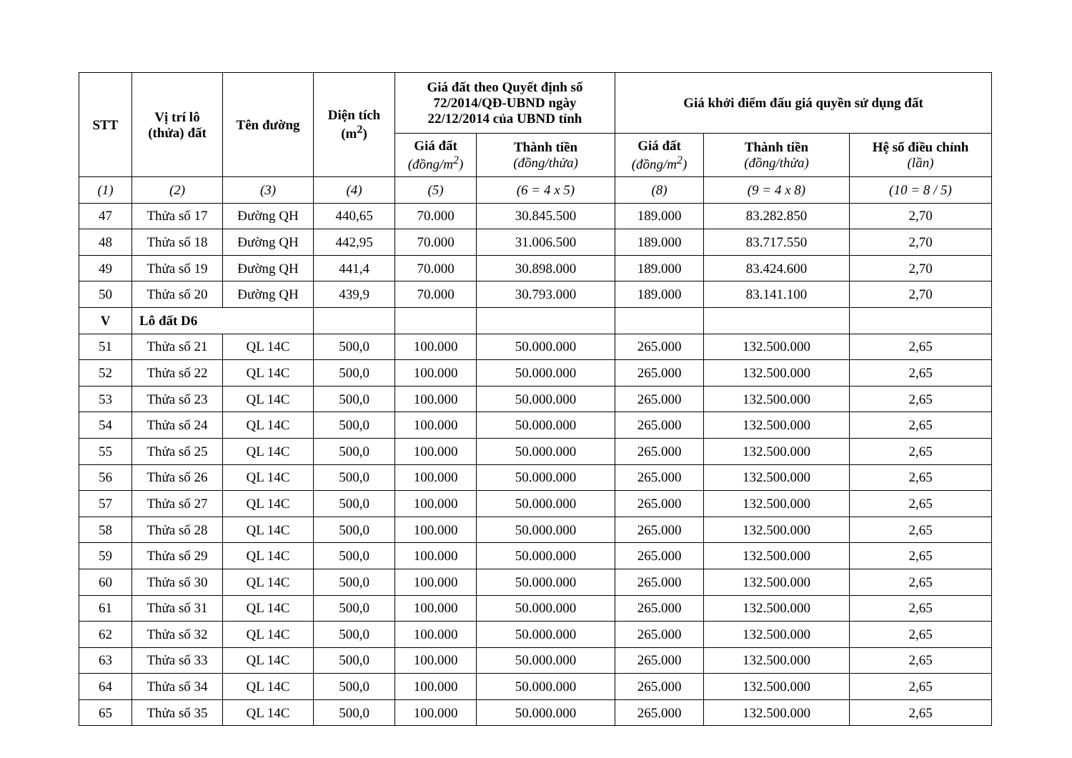| STT | Vị trí lô (thửa) đất | Tên đường | Diện tích (m<sup>2</sup>) | Giá đất theo Quyết định số 72/2014/QĐ-UBND ngày 22/12/2014 của UBND tỉnh | | Giá khởi điểm đấu giá quyền sử dụng đất | | |
| --- | --- | --- | --- | --- | --- | --- | --- | --- |
| | | | | Giá đất (đồng/m<sup>2</sup>) | Thành tiền (đồng/thửa) | Giá đất (đồng/m<sup>2</sup>) | Thành tiền (đồng/thửa) | Hệ số điều chỉnh (lần) |
| (1) | (2) | (3) | (4) | (5) | (6 = 4 x 5) | (8) | (9 = 4 x 8) | (10 = 8 / 5) |
| 47 | Thửa số 17 | Đường QH | 440,65 | 70.000 | 30.845.500 | 189.000 | 83.282.850 | 2,70 |
| 48 | Thửa số 18 | Đường QH | 442,95 | 70.000 | 31.006.500 | 189.000 | 83.717.550 | 2,70 |
| 49 | Thửa số 19 | Đường QH | 441,4 | 70.000 | 30.898.000 | 189.000 | 83.424.600 | 2,70 |
| 50 | Thửa số 20 | Đường QH | 439,9 | 70.000 | 30.793.000 | 189.000 | 83.141.100 | 2,70 |
| V | Lô đất D6 | | | | | | | |
| 51 | Thửa số 21 | QL 14C | 500,0 | 100.000 | 50.000.000 | 265.000 | 132.500.000 | 2,65 |
| 52 | Thửa số 22 | QL 14C | 500,0 | 100.000 | 50.000.000 | 265.000 | 132.500.000 | 2,65 |
| 53 | Thửa số 23 | QL 14C | 500,0 | 100.000 | 50.000.000 | 265.000 | 132.500.000 | 2,65 |
| 54 | Thửa số 24 | QL 14C | 500,0 | 100.000 | 50.000.000 | 265.000 | 132.500.000 | 2,65 |
| 55 | Thửa số 25 | QL 14C | 500,0 | 100.000 | 50.000.000 | 265.000 | 132.500.000 | 2,65 |
| 56 | Thửa số 26 | QL 14C | 500,0 | 100.000 | 50.000.000 | 265.000 | 132.500.000 | 2,65 |
| 57 | Thửa số 27 | QL 14C | 500,0 | 100.000 | 50.000.000 | 265.000 | 132.500.000 | 2,65 |
| 58 | Thửa số 28 | QL 14C | 500,0 | 100.000 | 50.000.000 | 265.000 | 132.500.000 | 2,65 |
| 59 | Thửa số 29 | QL 14C | 500,0 | 100.000 | 50.000.000 | 265.000 | 132.500.000 | 2,65 |
| 60 | Thửa số 30 | QL 14C | 500,0 | 100.000 | 50.000.000 | 265.000 | 132.500.000 | 2,65 |
| 61 | Thửa số 31 | QL 14C | 500,0 | 100.000 | 50.000.000 | 265.000 | 132.500.000 | 2,65 |
| 62 | Thửa số 32 | QL 14C | 500,0 | 100.000 | 50.000.000 | 265.000 | 132.500.000 | 2,65 |
| 63 | Thửa số 33 | QL 14C | 500,0 | 100.000 | 50.000.000 | 265.000 | 132.500.000 | 2,65 |
| 64 | Thửa số 34 | QL 14C | 500,0 | 100.000 | 50.000.000 | 265.000 | 132.500.000 | 2,65 |
| 65 | Thửa số 35 | QL 14C | 500,0 | 100.000 | 50.000.000 | 265.000 | 132.500.000 | 2,65 |